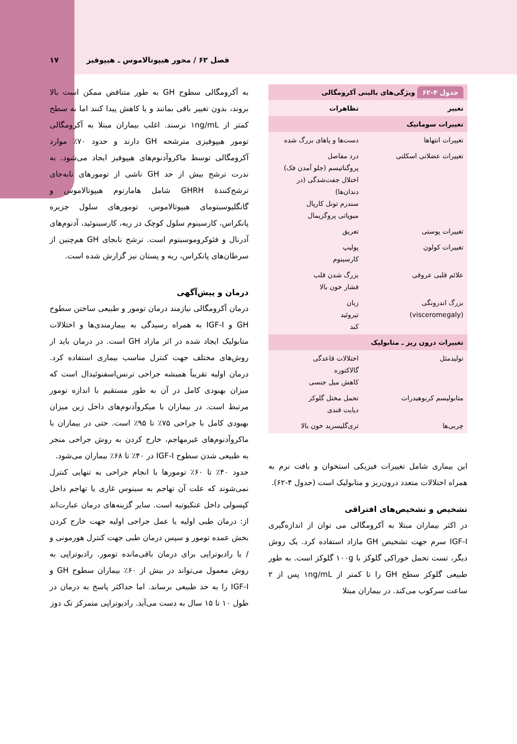فصل ۶۲ / محور هیپوتالاموس ـ هیپوفیز ۱۷
| جدول ۴-۶۲ ویژگی‌های بالینی آکرومگالی | |
| تغییر | تظاهرات |
| تغییرات سوماتیک | |
| تغییرات انتهاها | دست‌ها و پاهای بزرگ شده |
| تغییرات عضلانی اسکلتی | درد مفاصل پروگناتیسم (جلو آمدن فک) اختلال جفت‌شدگی (در دندان‌ها) سندرم تونل کارپال میوپاتی پروگزیمال |
| تغییرات پوستی | تعریق |
| تغییرات کولون | پولیپ کارسینوم |
| علائم قلبی عروقی | بزرگ شدن قلب فشار خون بالا |
| بزرگ اندرونگی (visceromegaly) | زبان تیروئید کبد |
| تغییرات درون ریز ـ متابولیک | |
| تولیدمثل | اختلالات قاعدگی گالاکتوره کاهش میل جنسی |
| متابولیسم کربوهیدرات | تحمل مختل گلوکز دیابت قندی |
| چربی‌ها | تری‌گلیسرید خون بالا |
این بیماری شامل تغییرات فیزیکی استخوان و بافت نرم به همراه اختلالات متعدد درون‌ریز و متابولیک است (جدول ۴-۶۲).
تشخیص و تشخیص‌های افتراقی
در اکثر بیماران مبتلا به آکرومگالی می توان از اندازه‌گیری IGF-I سرم جهت تشخیص GH مازاد استفاده کرد. یک روش دیگر، تست تحمل خوراکی گلوکز با ۱۰۰g گلوکز است. به طور طبیعی گلوکز سطح GH را تا کمتر از ۱ng/mL پس از ۲ ساعت سرکوب می‌کند. در بیماران مبتلا
به آکرومگالی سطوح GH به طور متناقض ممکن است بالا بروند، بدون تغییر باقی بمانند و یا کاهش پیدا کنند اما به سطح کمتر از ۱ng/mL نرسند. اغلب بیماران مبتلا به آکرومگالی تومور هیپوفیزی مترشحه GH دارند و حدود ۷۰٪ موارد آکرومگالی توسط ماکروآدنوم‌های هیپوفیز ایجاد می‌شود. به ندرت ترشح بیش از حد GH ناشی از تومورهای نابه‌جای ترشح‌کنندهٔ GHRH شامل هامارتوم هیپوتالاموس و گانگلیوسیتومای هیپوتالاموس، تومورهای سلول جزیره پانکراس، کارسینوم سلول کوچک در ریه، کارسینوئید، آدنوم‌های آدرنال و فئوکروموسیتوم است. ترشح نابجای GH هم‌چنین از سرطان‌های پانکراس، ریه و پستان نیز گزارش شده است.
درمان و پیش‌آگهی
درمان آکرومگالی نیازمند درمان تومور و طبیعی ساختن سطوح GH و IGF-I به همراه رسیدگی به بیمارمندی‌ها و اختلالات متابولیک ایجاد شده در اثر مازاد GH است. در درمان باید از روش‌های مختلف جهت کنترل مناسب بیماری استفاده کرد. درمان اولیه تقریباً همیشه جراحی ترنس‌اسفنوئیدال است که میزان بهبودی کامل در آن به طور مستقیم با اندازه تومور مرتبط است. در بیماران با میکروآدنوم‌های داخل زین میزان بهبودی کامل با جراحی ۷۵٪ تا ۹۵٪ است. حتی در بیماران با ماکروآدنوم‌های غیرمهاجم، خارج کردن به روش جراحی منجر به طبیعی شدن سطوح IGF-I در ۴۰٪ تا ۶۸٪ بیماران می‌شود.
حدود ۴۰٪ تا ۶۰٪ تومورها با انجام جراحی به تنهایی کنترل نمی‌شوند که علت آن تهاجم به سینوس غاری یا تهاجم داخل کپسولی داخل عنکبوتیه است. سایر گزینه‌های درمان عبارت‌اند از: درمان طبی اولیه یا عمل جراحی اولیه جهت خارج کردن بخش عمده تومور و سپس درمان طبی جهت کنترل هورمونی و / یا رادیوتراپی برای درمان باقی‌مانده تومور. رادیوتراپی به روش معمول می‌تواند در بیش از ۶۰٪ بیماران سطوح GH و IGF-I را به حد طبیعی برساند. اما حداکثر پاسخ به درمان در طول ۱۰ تا ۱۵ سال به دست می‌آید. رادیوتراپی متمرکز تک دوز